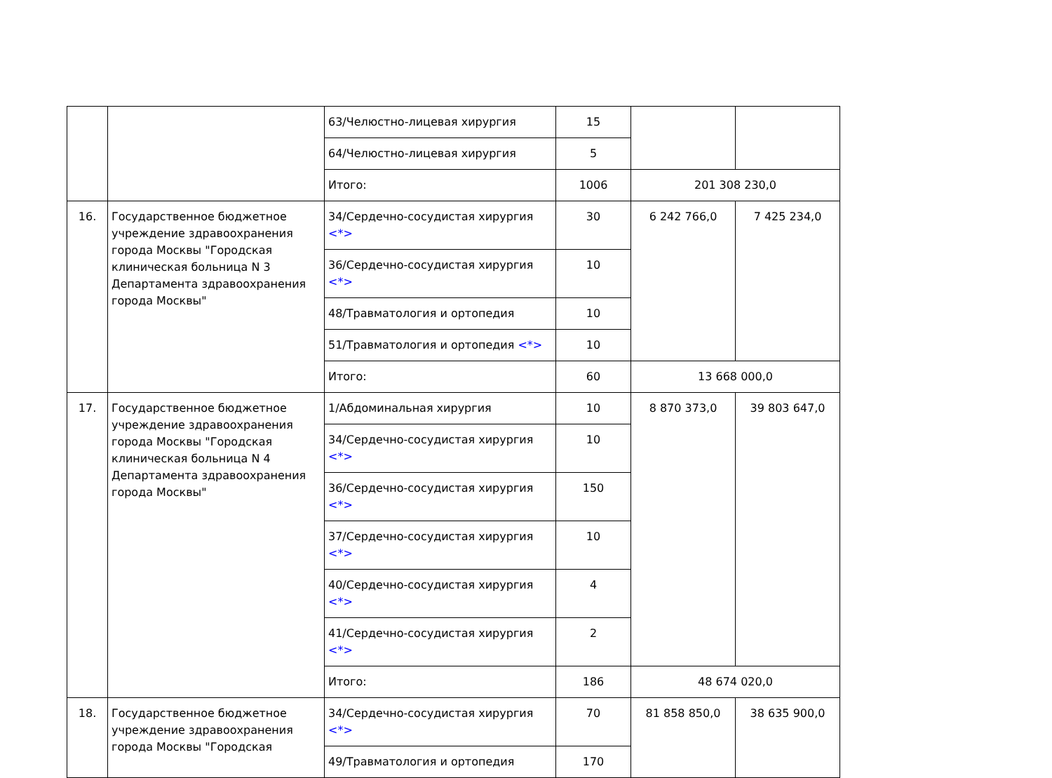| | | 63/Челюстно-лицевая хирургия | 15 | | |
| | | 64/Челюстно-лицевая хирургия | 5 | | |
| | | Итого: | 1006 | 201 308 230,0 | |
| 16. | Государственное бюджетное учреждение здравоохранения города Москвы "Городская клиническая больница N 3 Департамента здравоохранения города Москвы" | 34/Сердечно-сосудистая хирургия <*> | 30 | 6 242 766,0 | 7 425 234,0 |
| | | 36/Сердечно-сосудистая хирургия <*> | 10 | | |
| | | 48/Травматология и ортопедия | 10 | | |
| | | 51/Травматология и ортопедия <*> | 10 | | |
| | | Итого: | 60 | 13 668 000,0 | |
| 17. | Государственное бюджетное учреждение здравоохранения города Москвы "Городская клиническая больница N 4 Департамента здравоохранения города Москвы" | 1/Абдоминальная хирургия | 10 | 8 870 373,0 | 39 803 647,0 |
| | | 34/Сердечно-сосудистая хирургия <*> | 10 | | |
| | | 36/Сердечно-сосудистая хирургия <*> | 150 | | |
| | | 37/Сердечно-сосудистая хирургия <*> | 10 | | |
| | | 40/Сердечно-сосудистая хирургия <*> | 4 | | |
| | | 41/Сердечно-сосудистая хирургия <*> | 2 | | |
| | | Итого: | 186 | 48 674 020,0 | |
| 18. | Государственное бюджетное учреждение здравоохранения города Москвы "Городская | 34/Сердечно-сосудистая хирургия <*> | 70 | 81 858 850,0 | 38 635 900,0 |
| | | 49/Травматология и ортопедия | 170 | | |